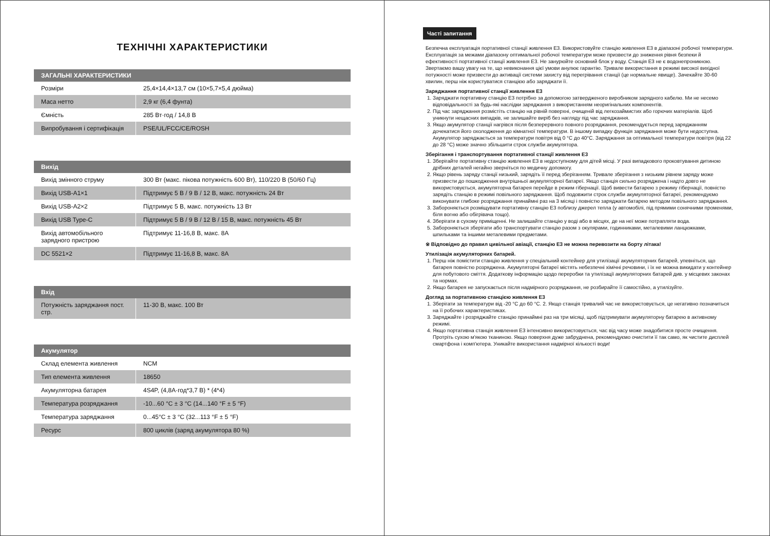ТЕХНІЧНІ ХАРАКТЕРИСТИКИ
| ЗАГАЛЬНІ ХАРАКТЕРИСТИКИ | |
| --- | --- |
| Розміри | 25,4×14,4×13,7 см (10×5,7×5,4 дюйма) |
| Маса нетто | 2,9 кг (6,4 фунта) |
| Ємність | 285 Вт·год / 14,8 В |
| Випробування і сертифікація | PSE/UL/FCC/CE/ROSH |
| Вихід | |
| --- | --- |
| Вихід змінного струму | 300 Вт (макс. пікова потужність 600 Вт), 110/220 В (50/60 Гц) |
| Вихід USB-A1×1 | Підтримує 5 В / 9 В / 12 В, макс. потужність 24 Вт |
| Вихід USB-A2×2 | Підтримує 5 В, макс. потужність 13 Вт |
| Вихід USB Type-C | Підтримує 5 В / 9 В / 12 В / 15 В, макс. потужність 45 Вт |
| Вихід автомобільного зарядного пристрою | Підтримує 11-16,8 В, макс. 8А |
| DC 5521×2 | Підтримує 11-16,8 В, макс. 8А |
| Вхід | |
| --- | --- |
| Потужність заряджання пост. стр. | 11-30 В, макс. 100 Вт |
| Акумулятор | |
| --- | --- |
| Склад елемента живлення | NCM |
| Тип елемента живлення | 18650 |
| Акумуляторна батарея | 4S4P, (4,8А·год*3,7 В) * (4*4) |
| Температура розряджання | -10...60 °C ± 3 °C (14...140 °F ± 5 °F) |
| Температура заряджання | 0...45°C ± 3 °C (32...113 °F ± 5 °F) |
| Ресурс | 800 циклів (заряд акумулятора 80 %) |
Часті запитання
Безпечна експлуатація портативної станції живлення E3. Використовуйте станцію живлення E3 в діапазоні робочої температури. Експлуатація за межами діапазону оптимальної робочої температури може призвести до зниження рівня безпеки й ефективності портативної станції живлення E3. Не занурюйте основний блок у воду. Станція E3 не є водонепроникною. Звертаємо вашу увагу на те, що невиконання цієї умови анулює гарантію. Тривале використання в режимі високої вихідної потужності може призвести до активації системи захисту від перегрівання станції (це нормальне явище). Зачекайте 30-60 хвилин, перш ніж користуватися станцією або заряджати її.
Заряджання портативної станції живлення E3
1. Заряджати портативну станцію E3 потрібно за допомогою затвердженого виробником зарядного кабелю. Ми не несемо відповідальності за будь-які наслідки заряджання з використанням неоригінальних компонентів.
2. Під час заряджання розмістіть станцію на рівній поверхні, очищеній від легкозаймистих або горючих матеріалів. Щоб уникнути нещасних випадків, не залишайте виріб без нагляду під час заряджання.
3. Якщо акумулятор станції нагрівся після безперервного повного розряджання, рекомендується перед заряджанням дочекатися його охолодження до кімнатної температури. В іншому випадку функція заряджання може бути недоступна. Акумулятор заряджається за температури повітря від 0 °C до 40°C. Заряджання за оптимальної температури повітря (від 22 до 28 °C) може значно збільшити строк служби акумулятора.
Зберігання і транспортування портативної станції живлення E3
1. Зберігайте портативну станцію живлення E3 в недоступному для дітей місці. У разі випадкового проковтування дитиною дрібних деталей негайно зверніться по медичну допомогу.
2. Якщо рівень заряду станції низький, зарядіть її перед зберіганням. Тривале зберігання з низьким рівнем заряду може призвести до пошкодження внутрішньої акумуляторної батареї. Якщо станція сильно розряджена і надто довго не використовується, акумуляторна батарея перейде в режим гібернації. Щоб вивести батарею з режиму гібернації, повністю зарядіть станцію в режимі повільного заряджання. Щоб подовжити строк служби акумуляторної батареї, рекомендуємо виконувати глибоке розряджання принаймні раз на 3 місяці і повністю заряджати батарею методом повільного заряджання.
3. Забороняється розміщувати портативну станцію E3 поблизу джерел тепла (у автомобілі, під прямими сонячними променями, біля вогню або обігрівача тощо).
4. Зберігати в сухому приміщенні. Не залишайте станцію у воді або в місцях, де на неї може потрапляти вода.
5. Забороняється зберігати або транспортувати станцію разом з окулярами, годинниками, металевими ланцюжками, шпильками та іншими металевими предметами.
※ Відповідно до правил цивільної авіації, станцію E3 не можна перевозити на борту літака!
Утилізація акумуляторних батарей.
1. Перш ніж помістити станцію живлення у спеціальний контейнер для утилізації акумуляторних батарей, упевніться, що батарея повністю розряджена. Акумуляторні батареї містять небезпечні хімічні речовини, і їх не можна викидати у контейнер для побутового сміття. Додаткову інформацію щодо переробки та утилізації акумуляторних батарей див. у місцевих законах та нормах.
2. Якщо батарея не запускається після надмірного розряджання, не розбирайте її самостійно, а утилізуйте.
Догляд за портативною станцією живлення E3
1. Зберігати за температури від -20 °C до 60 °C. 2. Якщо станція тривалий час не використовується, це негативно позначиться на її робочих характеристиках.
3. Заряджайте і розряджайте станцію принаймні раз на три місяці, щоб підтримувати акумуляторну батарею в активному режимі.
4. Якщо портативна станція живлення E3 інтенсивно використовується, час від часу може знадобитися просте очищення. Протріть сухою м'якою тканиною. Якщо поверхня дуже забруднена, рекомендуємо очистити її так само, як чистите дисплей смартфона і комп'ютера. Уникайте використання надмірної кількості води!